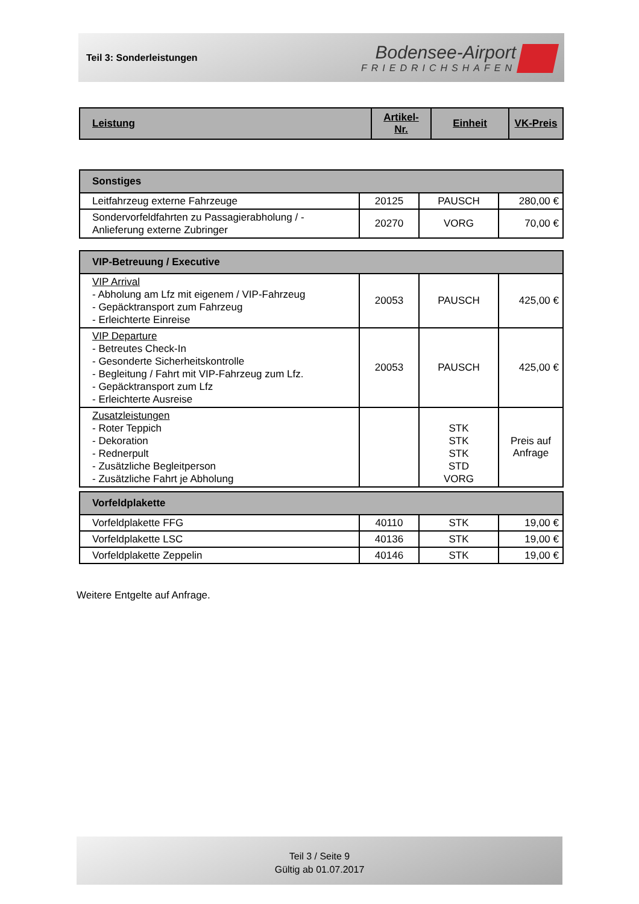Teil 3: Sonderleistungen
Bodensee-Airport
FRIEDRICHSHAFEN
| Leistung | Artikel- Nr. | Einheit | VK-Preis |
| --- | --- | --- | --- |
| Sonstiges | | | |
| Leitfahrzeug externe Fahrzeuge | 20125 | PAUSCH | 280,00 € |
| Sondervorfeldfahrten zu Passagierabholung / - Anlieferung externe Zubringer | 20270 | VORG | 70,00 € |
| VIP-Betreuung / Executive | | | |
| VIP Arrival - Abholung am Lfz mit eigenem / VIP-Fahrzeug - Gepäcktransport zum Fahrzeug - Erleichterte Einreise | 20053 | PAUSCH | 425,00 € |
| VIP Departure - Betreutes Check-In - Gesonderte Sicherheitskontrolle - Begleitung / Fahrt mit VIP-Fahrzeug zum Lfz. - Gepäcktransport zum Lfz - Erleichterte Ausreise | 20053 | PAUSCH | 425,00 € |
| Zusatzleistungen - Roter Teppich - Dekoration - Rednerpult - Zusätzliche Begleitperson - Zusätzliche Fahrt je Abholung | | STK STK STK STD VORG | Preis auf Anfrage |
| Vorfeldplakette | | | |
| Vorfeldplakette FFG | 40110 | STK | 19,00 € |
| Vorfeldplakette LSC | 40136 | STK | 19,00 € |
| Vorfeldplakette Zeppelin | 40146 | STK | 19,00 € |
Weitere Entgelte auf Anfrage.
Teil 3 / Seite 9
Gültig ab 01.07.2017